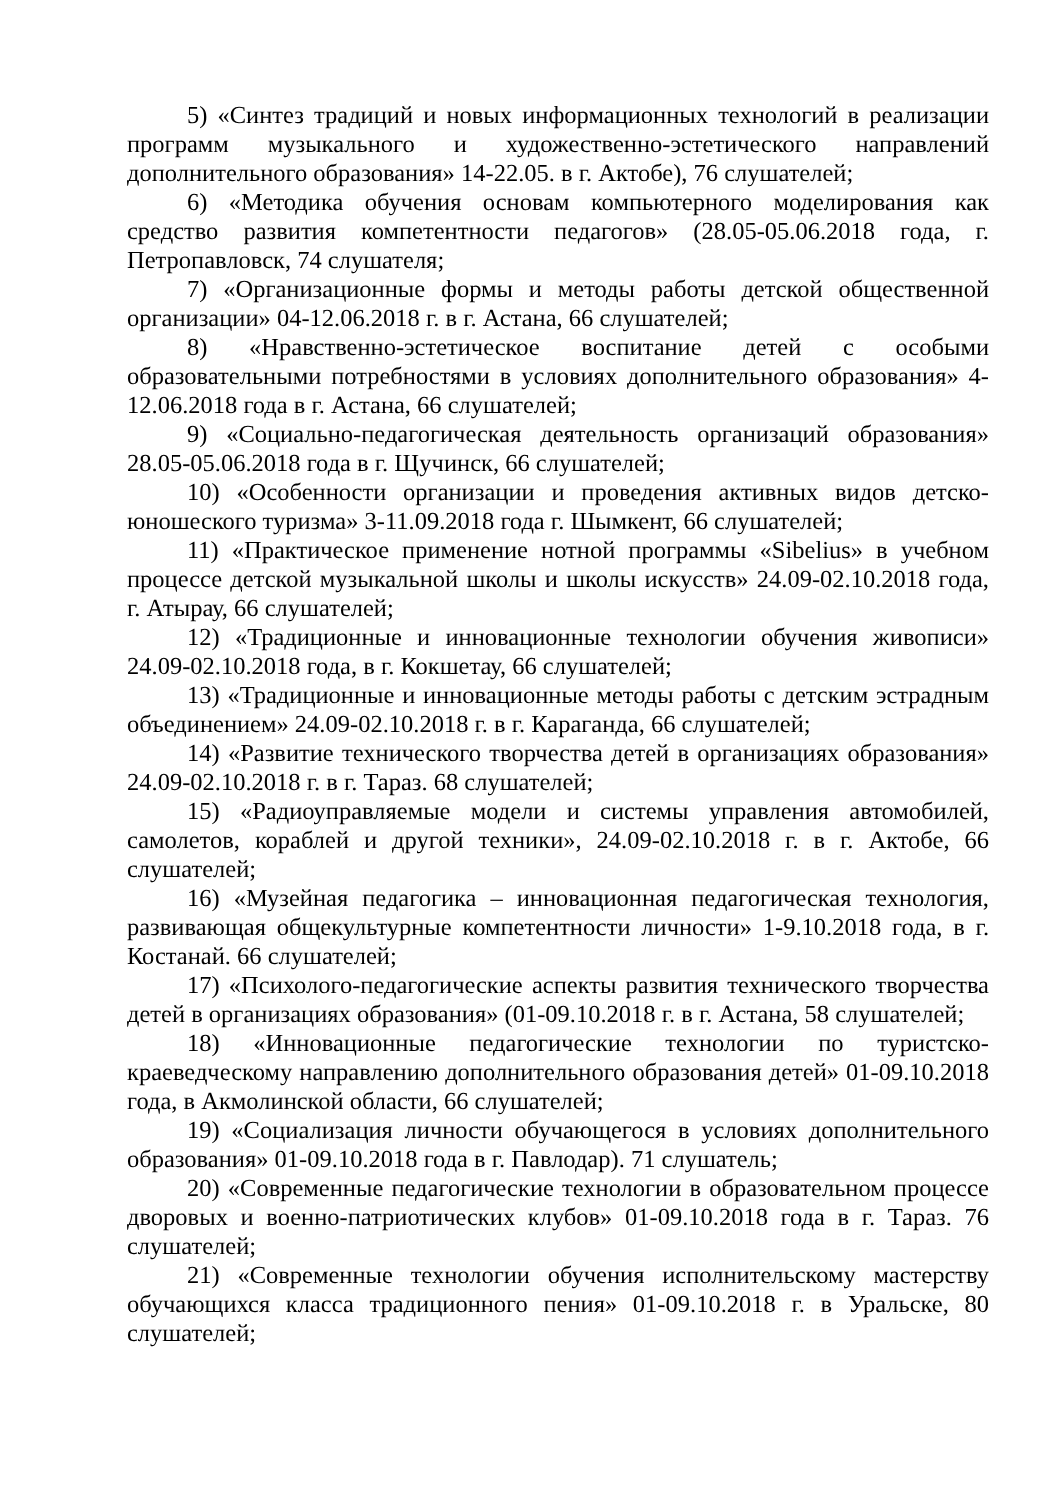5) «Синтез традиций и новых информационных технологий в реализации программ музыкального и художественно-эстетического направлений дополнительного образования» 14-22.05. в г. Актобе), 76 слушателей;
6) «Методика обучения основам компьютерного моделирования как средство развития компетентности педагогов» (28.05-05.06.2018 года, г. Петропавловск, 74 слушателя;
7) «Организационные формы и методы работы детской общественной организации» 04-12.06.2018 г. в г. Астана, 66 слушателей;
8) «Нравственно-эстетическое воспитание детей с особыми образовательными потребностями в условиях дополнительного образования» 4-12.06.2018 года в г. Астана, 66 слушателей;
9) «Социально-педагогическая деятельность организаций образования» 28.05-05.06.2018 года в г. Щучинск, 66 слушателей;
10) «Особенности организации и проведения активных видов детско-юношеского туризма» 3-11.09.2018 года г. Шымкент, 66 слушателей;
11) «Практическое применение нотной программы «Sibelius» в учебном процессе детской музыкальной школы и школы искусств» 24.09-02.10.2018 года, г. Атырау, 66 слушателей;
12) «Традиционные и инновационные технологии обучения живописи» 24.09-02.10.2018 года, в г. Кокшетау, 66 слушателей;
13) «Традиционные и инновационные методы работы с детским эстрадным объединением» 24.09-02.10.2018 г. в г. Караганда, 66 слушателей;
14) «Развитие технического творчества детей в организациях образования» 24.09-02.10.2018 г. в г. Тараз. 68 слушателей;
15) «Радиоуправляемые модели и системы управления автомобилей, самолетов, кораблей и другой техники», 24.09-02.10.2018 г. в г. Актобе, 66 слушателей;
16) «Музейная педагогика – инновационная педагогическая технология, развивающая общекультурные компетентности личности» 1-9.10.2018 года, в г. Костанай. 66 слушателей;
17) «Психолого-педагогические аспекты развития технического творчества детей в организациях образования» (01-09.10.2018 г. в г. Астана, 58 слушателей;
18) «Инновационные педагогические технологии по туристско-краеведческому направлению дополнительного образования детей» 01-09.10.2018 года, в Акмолинской области, 66 слушателей;
19) «Социализация личности обучающегося в условиях дополнительного образования» 01-09.10.2018 года в г. Павлодар). 71 слушатель;
20) «Современные педагогические технологии в образовательном процессе дворовых и военно-патриотических клубов» 01-09.10.2018 года в г. Тараз. 76 слушателей;
21) «Современные технологии обучения исполнительскому мастерству обучающихся класса традиционного пения» 01-09.10.2018 г. в Уральске, 80 слушателей;